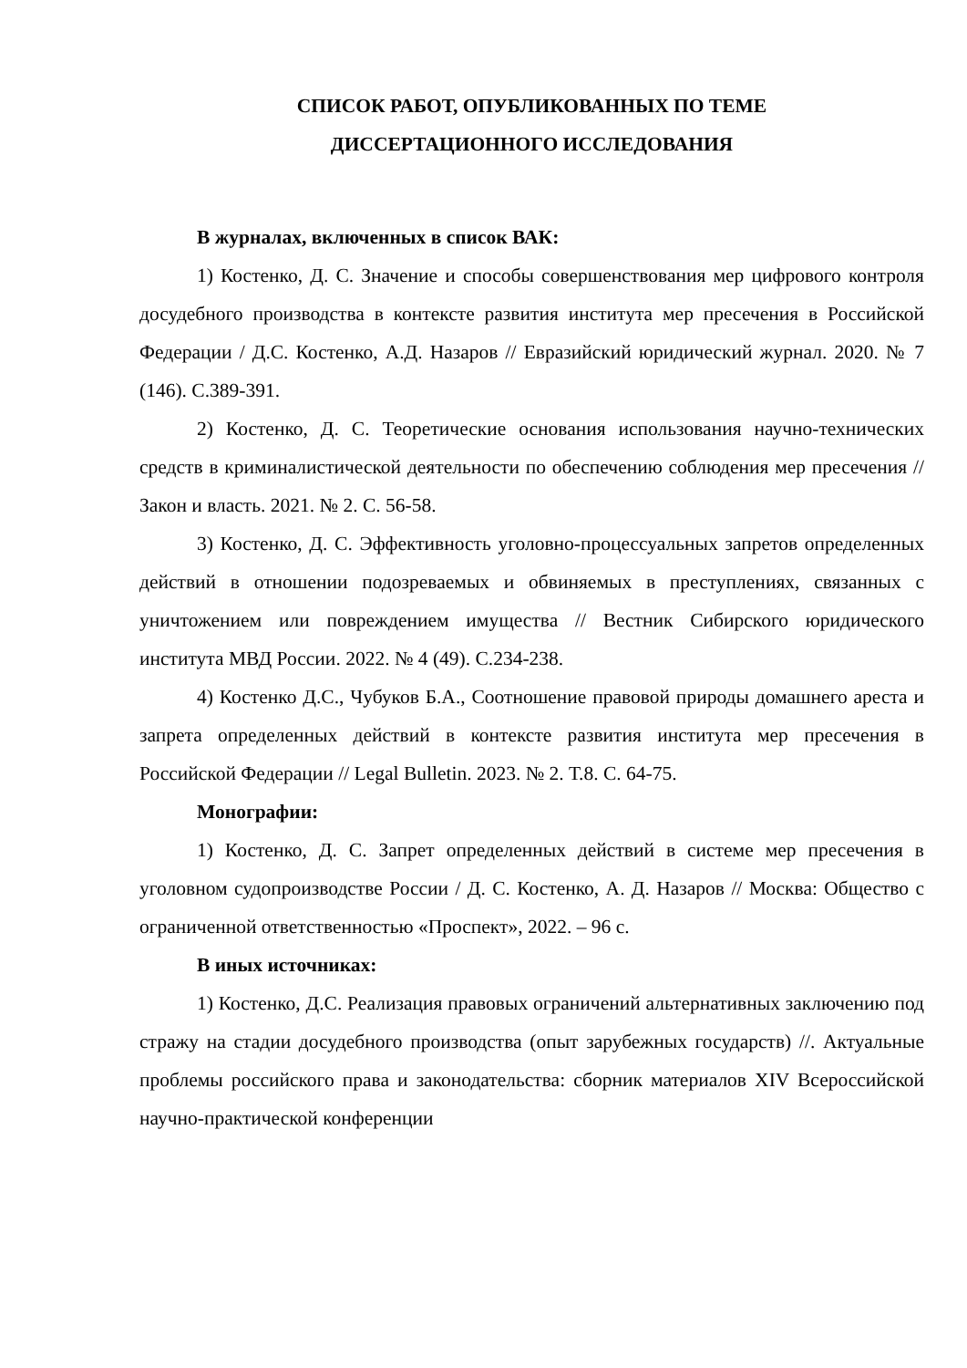СПИСОК РАБОТ, ОПУБЛИКОВАННЫХ ПО ТЕМЕ
ДИССЕРТАЦИОННОГО ИССЛЕДОВАНИЯ
В журналах, включенных в список ВАК:
1) Костенко, Д. С. Значение и способы совершенствования мер цифрового контроля досудебного производства в контексте развития института мер пресечения в Российской Федерации / Д.С. Костенко, А.Д. Назаров // Евразийский юридический журнал. 2020. № 7 (146). С.389-391.
2) Костенко, Д. С. Теоретические основания использования научно-технических средств в криминалистической деятельности по обеспечению соблюдения мер пресечения // Закон и власть. 2021. № 2. С. 56-58.
3) Костенко, Д. С. Эффективность уголовно-процессуальных запретов определенных действий в отношении подозреваемых и обвиняемых в преступлениях, связанных с уничтожением или повреждением имущества // Вестник Сибирского юридического института МВД России. 2022. № 4 (49). С.234-238.
4) Костенко Д.С., Чубуков Б.А., Соотношение правовой природы домашнего ареста и запрета определенных действий в контексте развития института мер пресечения в Российской Федерации // Legal Bulletin. 2023. № 2. Т.8. С. 64-75.
Монографии:
1) Костенко, Д. С. Запрет определенных действий в системе мер пресечения в уголовном судопроизводстве России / Д. С. Костенко, А. Д. Назаров // Москва: Общество с ограниченной ответственностью «Проспект», 2022. – 96 с.
В иных источниках:
1) Костенко, Д.С. Реализация правовых ограничений альтернативных заключению под стражу на стадии досудебного производства (опыт зарубежных государств) //. Актуальные проблемы российского права и законодательства: сборник материалов XIV Всероссийской научно-практической конференции